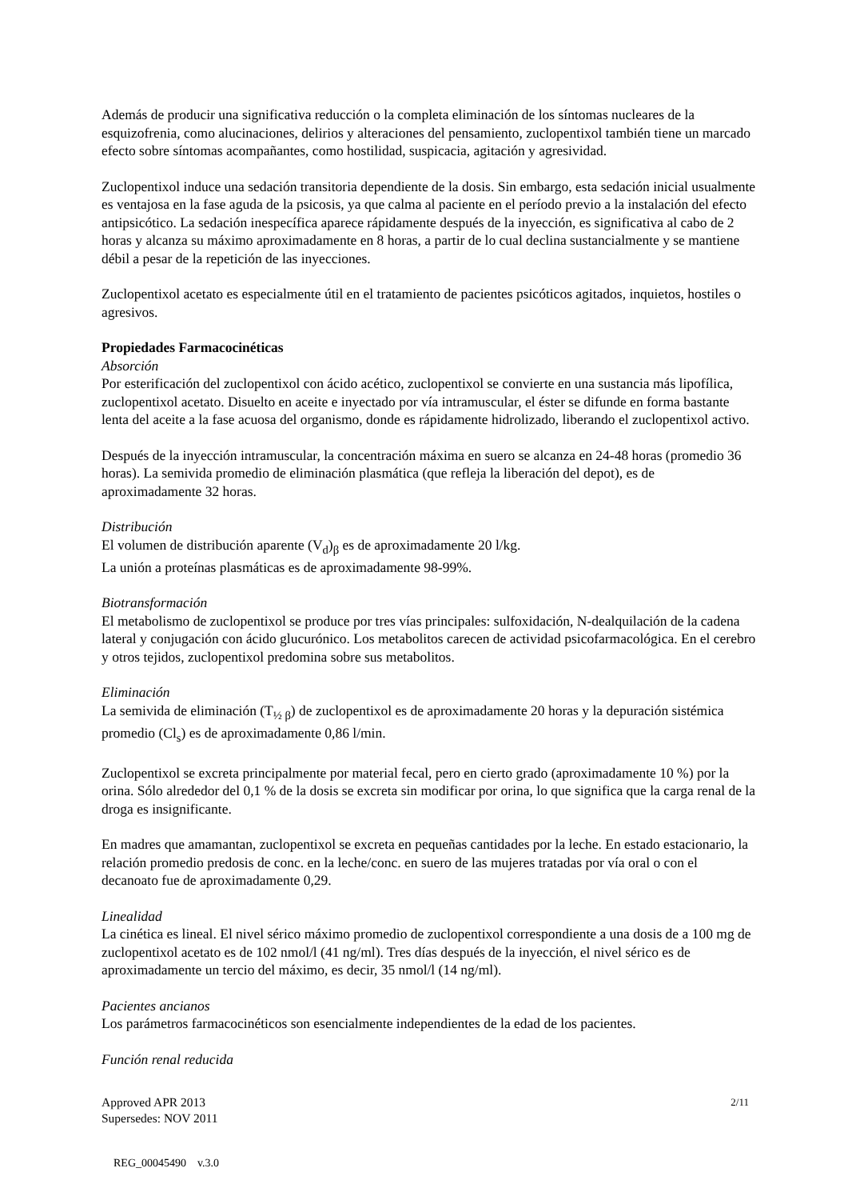Además de producir una significativa reducción o la completa eliminación de los síntomas nucleares de la esquizofrenia, como alucinaciones, delirios y alteraciones del pensamiento, zuclopentixol también tiene un marcado efecto sobre síntomas acompañantes, como hostilidad, suspicacia, agitación y agresividad.
Zuclopentixol induce una sedación transitoria dependiente de la dosis. Sin embargo, esta sedación inicial usualmente es ventajosa en la fase aguda de la psicosis, ya que calma al paciente en el período previo a la instalación del efecto antipsicótico. La sedación inespecífica aparece rápidamente después de la inyección, es significativa al cabo de 2 horas y alcanza su máximo aproximadamente en 8 horas, a partir de lo cual declina sustancialmente y se mantiene débil a pesar de la repetición de las inyecciones.
Zuclopentixol acetato es especialmente útil en el tratamiento de pacientes psicóticos agitados, inquietos, hostiles o agresivos.
Propiedades Farmacocinéticas
Absorción
Por esterificación del zuclopentixol con ácido acético, zuclopentixol se convierte en una sustancia más lipofílica, zuclopentixol acetato. Disuelto en aceite e inyectado por vía intramuscular, el éster se difunde en forma bastante lenta del aceite a la fase acuosa del organismo, donde es rápidamente hidrolizado, liberando el zuclopentixol activo.
Después de la inyección intramuscular, la concentración máxima en suero se alcanza en 24-48 horas (promedio 36 horas). La semivida promedio de eliminación plasmática (que refleja la liberación del depot), es de aproximadamente 32 horas.
Distribución
El volumen de distribución aparente (V<sub>d</sub>)<sub>β</sub> es de aproximadamente 20 l/kg.
La unión a proteínas plasmáticas es de aproximadamente 98-99%.
Biotransformación
El metabolismo de zuclopentixol se produce por tres vías principales: sulfoxidación, N-dealquilación de la cadena lateral y conjugación con ácido glucurónico. Los metabolitos carecen de actividad psicofarmacológica. En el cerebro y otros tejidos, zuclopentixol predomina sobre sus metabolitos.
Eliminación
La semivida de eliminación (T<sub>½ β</sub>) de zuclopentixol es de aproximadamente 20 horas y la depuración sistémica promedio (Cl<sub>s</sub>) es de aproximadamente 0,86 l/min.
Zuclopentixol se excreta principalmente por material fecal, pero en cierto grado (aproximadamente 10 %) por la orina. Sólo alrededor del 0,1 % de la dosis se excreta sin modificar por orina, lo que significa que la carga renal de la droga es insignificante.
En madres que amamantan, zuclopentixol se excreta en pequeñas cantidades por la leche. En estado estacionario, la relación promedio predosis de conc. en la leche/conc. en suero de las mujeres tratadas por vía oral o con el decanoato fue de aproximadamente 0,29.
Linealidad
La cinética es lineal. El nivel sérico máximo promedio de zuclopentixol correspondiente a una dosis de a 100 mg de zuclopentixol acetato es de 102 nmol/l (41 ng/ml). Tres días después de la inyección, el nivel sérico es de aproximadamente un tercio del máximo, es decir, 35 nmol/l (14 ng/ml).
Pacientes ancianos
Los parámetros farmacocinéticos son esencialmente independientes de la edad de los pacientes.
Función renal reducida
2/11 Approved APR 2013
Supersedes: NOV 2011
REG_00045490 v.3.0